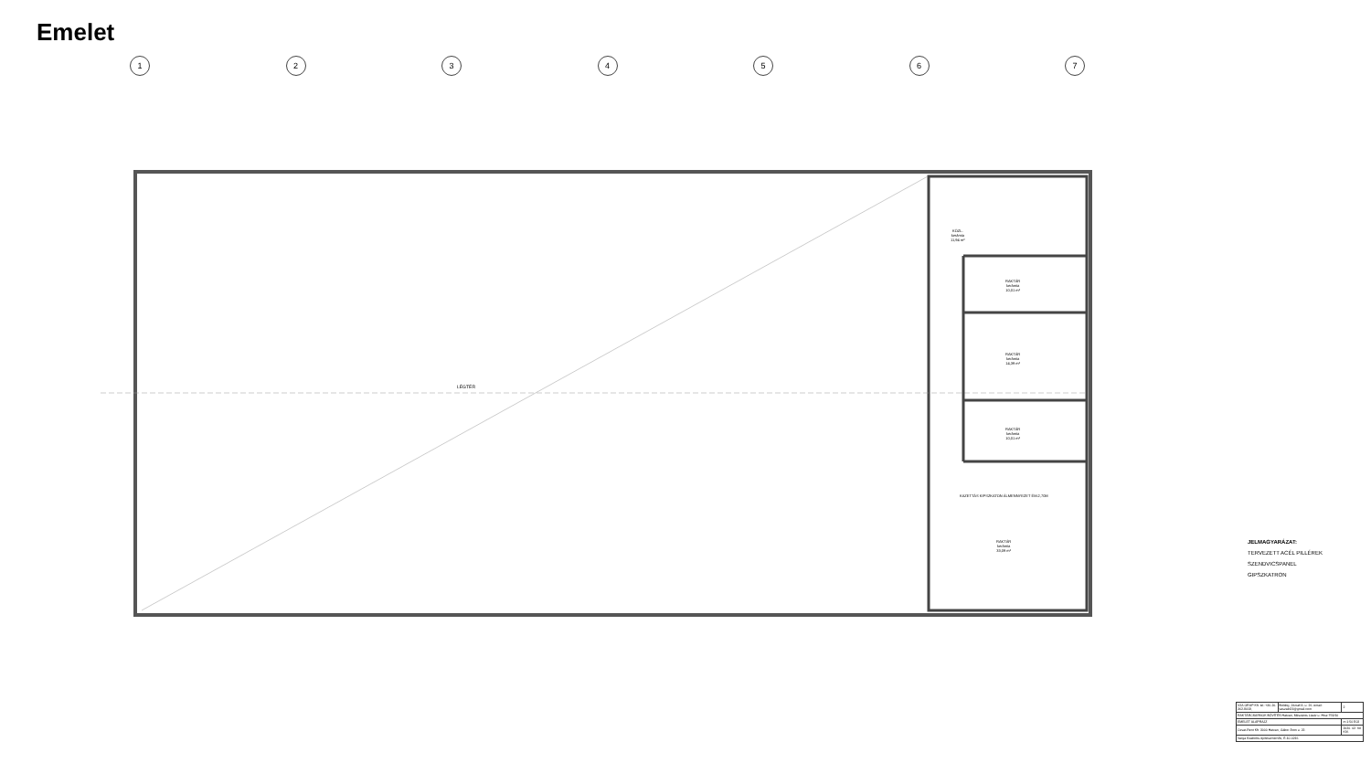Emelet
1234567
LÉGTÉR
KÖZL.
kerámia
11,94 m²
RAKTÁR
kerámia
10,01 m²
RAKTÁR
kerámia
14,39 m²
RAKTÁR
kerámia
10,01 m²
RAKTÁR
kerámia
33,09 m²
KAZETTÁS KIPSZKATON ÁLMENNYEZET ÉM:2,70M
JELMAGYARÁZAT:
TERVEZETT ACÉL PILLÉREK
SZENDVICSPANEL
GIPSZKATRON
| V2A GRUP Kft. tel.:+36-20-362-9019, | Boldog, József A. u. 26. email: vaszabi21@gmail.com | 2 |
| RAKTÁRCSARNOK BŐVÍTÉS Hatvan, Mészáros Lázár u. Hrsz:759/10 | | |
| EMELET ALAPRAJZ | | m 1:50 E02 |
| Cevat-Rent Kft. 3000 Hatvan, Gábor Áron u. 22. | | 2020. 02. hó KIV. |
| Varga Szabolcs építészmérnök, É-10-0216 | | |